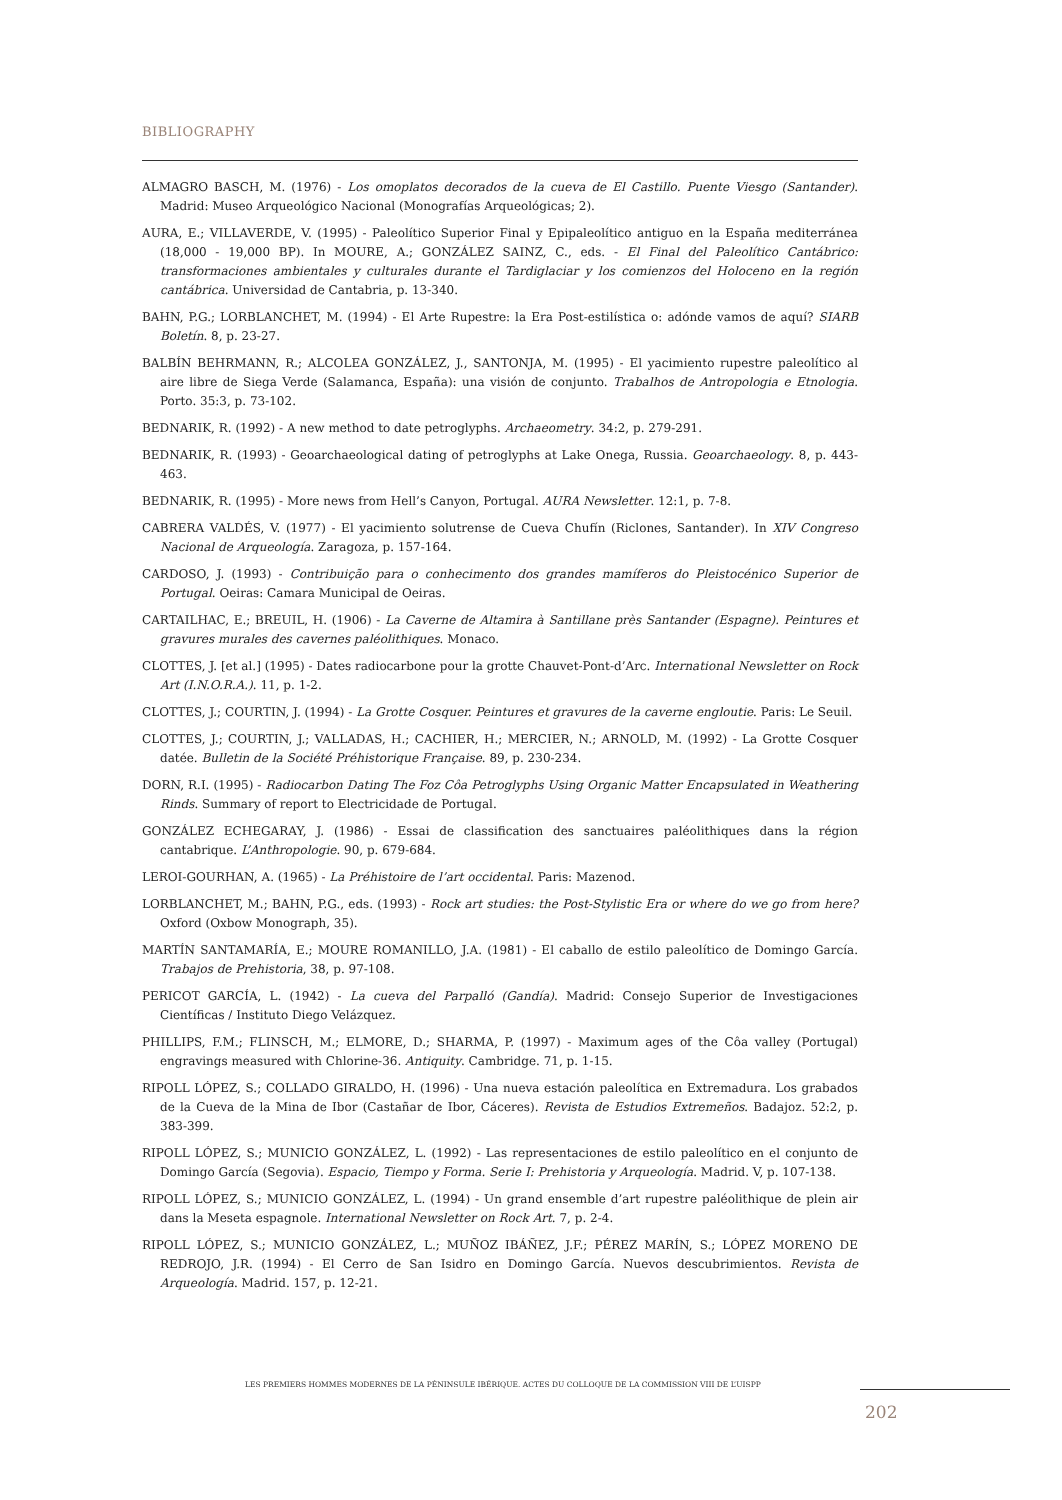BIBLIOGRAPHY
ALMAGRO BASCH, M. (1976) - Los omoplatos decorados de la cueva de El Castillo. Puente Viesgo (Santander). Madrid: Museo Arqueológico Nacional (Monografías Arqueológicas; 2).
AURA, E.; VILLAVERDE, V. (1995) - Paleolítico Superior Final y Epipaleolítico antiguo en la España mediterránea (18,000 - 19,000 BP). In MOURE, A.; GONZÁLEZ SAINZ, C., eds. - El Final del Paleolítico Cantábrico: transformaciones ambientales y culturales durante el Tardiglaciar y los comienzos del Holoceno en la región cantábrica. Universidad de Cantabria, p. 13-340.
BAHN, P.G.; LORBLANCHET, M. (1994) - El Arte Rupestre: la Era Post-estilística o: adónde vamos de aquí? SIARB Boletín. 8, p. 23-27.
BALBÍN BEHRMANN, R.; ALCOLEA GONZÁLEZ, J., SANTONJA, M. (1995) - El yacimiento rupestre paleolítico al aire libre de Siega Verde (Salamanca, España): una visión de conjunto. Trabalhos de Antropologia e Etnologia. Porto. 35:3, p. 73-102.
BEDNARIK, R. (1992) - A new method to date petroglyphs. Archaeometry. 34:2, p. 279-291.
BEDNARIK, R. (1993) - Geoarchaeological dating of petroglyphs at Lake Onega, Russia. Geoarchaeology. 8, p. 443-463.
BEDNARIK, R. (1995) - More news from Hell’s Canyon, Portugal. AURA Newsletter. 12:1, p. 7-8.
CABRERA VALDÉS, V. (1977) - El yacimiento solutrense de Cueva Chufín (Riclones, Santander). In XIV Congreso Nacional de Arqueología. Zaragoza, p. 157-164.
CARDOSO, J. (1993) - Contribuição para o conhecimento dos grandes mamíferos do Pleistocénico Superior de Portugal. Oeiras: Camara Municipal de Oeiras.
CARTAILHAC, E.; BREUIL, H. (1906) - La Caverne de Altamira à Santillane près Santander (Espagne). Peintures et gravures murales des cavernes paléolithiques. Monaco.
CLOTTES, J. [et al.] (1995) - Dates radiocarbone pour la grotte Chauvet-Pont-d’Arc. International Newsletter on Rock Art (I.N.O.R.A.). 11, p. 1-2.
CLOTTES, J.; COURTIN, J. (1994) - La Grotte Cosquer. Peintures et gravures de la caverne engloutie. Paris: Le Seuil.
CLOTTES, J.; COURTIN, J.; VALLADAS, H.; CACHIER, H.; MERCIER, N.; ARNOLD, M. (1992) - La Grotte Cosquer datée. Bulletin de la Société Préhistorique Française. 89, p. 230-234.
DORN, R.I. (1995) - Radiocarbon Dating The Foz Côa Petroglyphs Using Organic Matter Encapsulated in Weathering Rinds. Summary of report to Electricidade de Portugal.
GONZÁLEZ ECHEGARAY, J. (1986) - Essai de classification des sanctuaires paléolithiques dans la région cantabrique. L’Anthropologie. 90, p. 679-684.
LEROI-GOURHAN, A. (1965) - La Préhistoire de l’art occidental. Paris: Mazenod.
LORBLANCHET, M.; BAHN, P.G., eds. (1993) - Rock art studies: the Post-Stylistic Era or where do we go from here? Oxford (Oxbow Monograph, 35).
MARTÍN SANTAMARÍA, E.; MOURE ROMANILLO, J.A. (1981) - El caballo de estilo paleolítico de Domingo García. Trabajos de Prehistoria, 38, p. 97-108.
PERICOT GARCÍA, L. (1942) - La cueva del Parpalló (Gandía). Madrid: Consejo Superior de Investigaciones Científicas / Instituto Diego Velázquez.
PHILLIPS, F.M.; FLINSCH, M.; ELMORE, D.; SHARMA, P. (1997) - Maximum ages of the Côa valley (Portugal) engravings measured with Chlorine-36. Antiquity. Cambridge. 71, p. 1-15.
RIPOLL LÓPEZ, S.; COLLADO GIRALDO, H. (1996) - Una nueva estación paleolítica en Extremadura. Los grabados de la Cueva de la Mina de Ibor (Castañar de Ibor, Cáceres). Revista de Estudios Extremeños. Badajoz. 52:2, p. 383-399.
RIPOLL LÓPEZ, S.; MUNICIO GONZÁLEZ, L. (1992) - Las representaciones de estilo paleolítico en el conjunto de Domingo García (Segovia). Espacio, Tiempo y Forma. Serie I: Prehistoria y Arqueología. Madrid. V, p. 107-138.
RIPOLL LÓPEZ, S.; MUNICIO GONZÁLEZ, L. (1994) - Un grand ensemble d’art rupestre paléolithique de plein air dans la Meseta espagnole. International Newsletter on Rock Art. 7, p. 2-4.
RIPOLL LÓPEZ, S.; MUNICIO GONZÁLEZ, L.; MUÑOZ IBÁÑEZ, J.F.; PÉREZ MARÍN, S.; LÓPEZ MORENO DE REDROJO, J.R. (1994) - El Cerro de San Isidro en Domingo García. Nuevos descubrimientos. Revista de Arqueología. Madrid. 157, p. 12-21.
LES PREMIERS HOMMES MODERNES DE LA PÉNINSULE IBÉRIQUE. ACTES DU COLLOQUE DE LA COMMISSION VIII DE L’UISPP
202